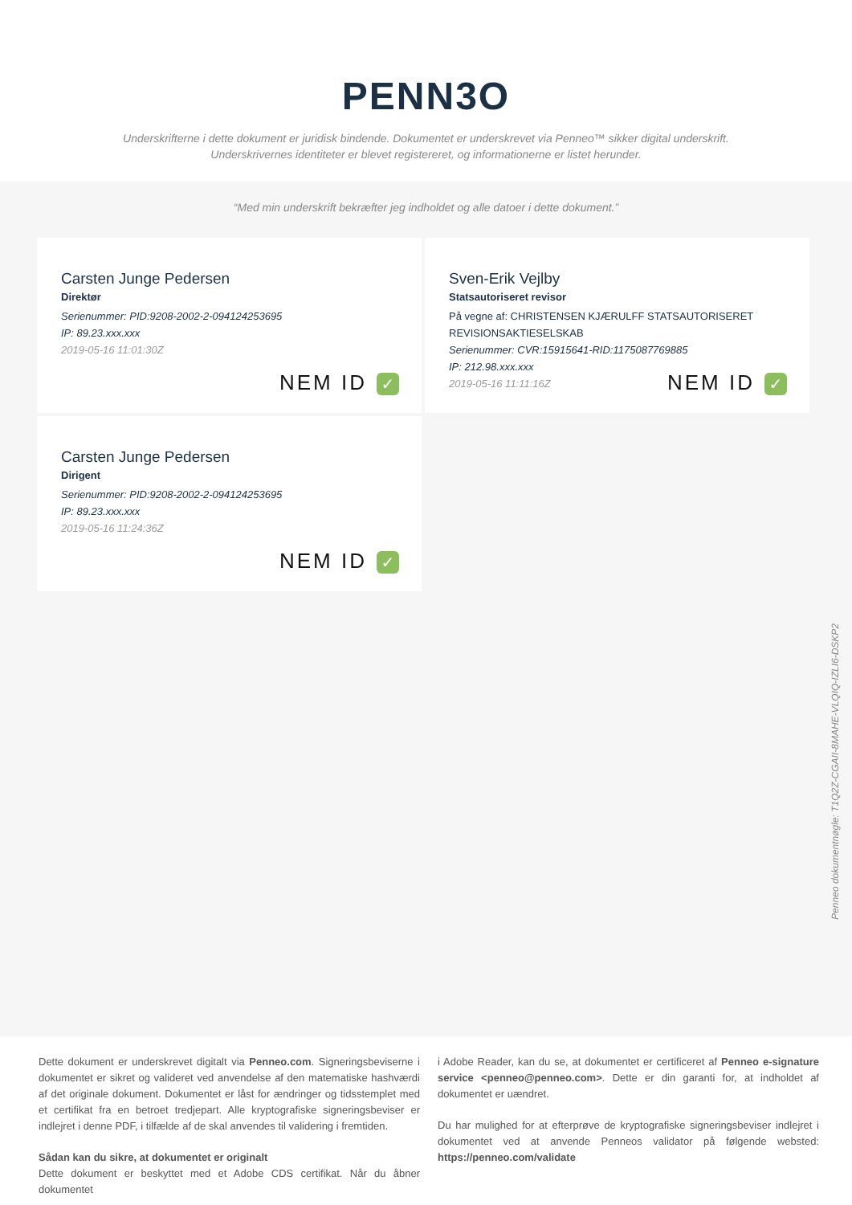PENN3O
Underskrifterne i dette dokument er juridisk bindende. Dokumentet er underskrevet via Penneo™ sikker digital underskrift.
Underskrivernes identiteter er blevet registereret, og informationerne er listet herunder.
“Med min underskrift bekræfter jeg indholdet og alle datoer i dette dokument.”
Carsten Junge Pedersen
Direktør
Serienummer: PID:9208-2002-2-094124253695
IP: 89.23.xxx.xxx
2019-05-16 11:01:30Z
NEM ID ✓
Sven-Erik Vejlby
Statsautoriseret revisor
På vegne af: CHRISTENSEN KJÆRULFF STATSAUTORISERET REVISIONSAKTIESELSKAB
Serienummer: CVR:15915641-RID:1175087769885
IP: 212.98.xxx.xxx
2019-05-16 11:11:16Z
NEM ID ✓
Carsten Junge Pedersen
Dirigent
Serienummer: PID:9208-2002-2-094124253695
IP: 89.23.xxx.xxx
2019-05-16 11:24:36Z
NEM ID ✓
Penneo dokumentnøgle: T1Q2Z-CGAII-8MAHE-VLQIQ-IZLI6-DSKP2
Dette dokument er underskrevet digitalt via Penneo.com. Signeringsbeviserne i dokumentet er sikret og valideret ved anvendelse af den matematiske hashværdi af det originale dokument. Dokumentet er låst for ændringer og tidsstemplet med et certifikat fra en betroet tredjepart. Alle kryptografiske signeringsbeviser er indlejret i denne PDF, i tilfælde af de skal anvendes til validering i fremtiden.
Sådan kan du sikre, at dokumentet er originalt
Dette dokument er beskyttet med et Adobe CDS certifikat. Når du åbner dokumentet
i Adobe Reader, kan du se, at dokumentet er certificeret af Penneo e-signature service <penneo@penneo.com>. Dette er din garanti for, at indholdet af dokumentet er uændret.
Du har mulighed for at efterprøve de kryptografiske signeringsbeviser indlejret i dokumentet ved at anvende Penneos validator på følgende websted: https://penneo.com/validate